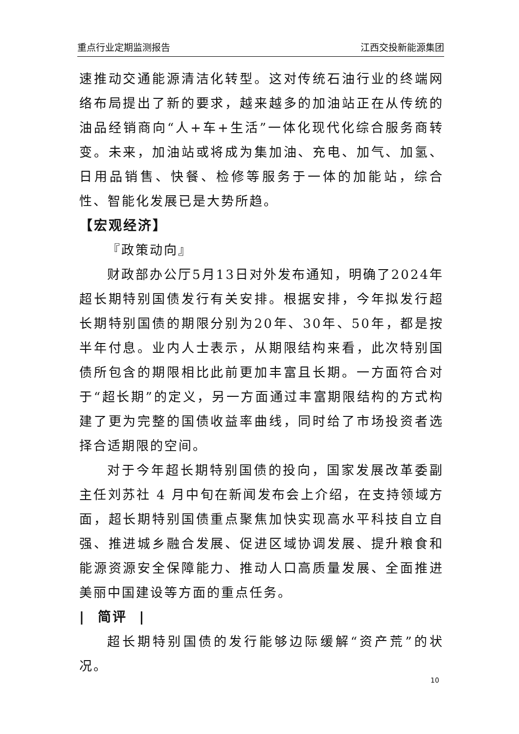重点行业定期监测报告 江西交投新能源集团
速推动交通能源清洁化转型。这对传统石油行业的终端网络布局提出了新的要求，越来越多的加油站正在从传统的油品经销商向“人+车+生活”一体化现代化综合服务商转变。未来，加油站或将成为集加油、充电、加气、加氢、日用品销售、快餐、检修等服务于一体的加能站，综合性、智能化发展已是大势所趋。
【宏观经济】
『政策动向』
财政部办公厅5月13日对外发布通知，明确了2024年超长期特别国债发行有关安排。根据安排，今年拟发行超长期特别国债的期限分别为20年、30年、50年，都是按半年付息。业内人士表示，从期限结构来看，此次特别国债所包含的期限相比此前更加丰富且长期。一方面符合对于“超长期”的定义，另一方面通过丰富期限结构的方式构建了更为完整的国债收益率曲线，同时给了市场投资者选择合适期限的空间。
对于今年超长期特别国债的投向，国家发展改革委副主任刘苏社 4 月中旬在新闻发布会上介绍，在支持领域方面，超长期特别国债重点聚焦加快实现高水平科技自立自强、推进城乡融合发展、促进区域协调发展、提升粮食和能源资源安全保障能力、推动人口高质量发展、全面推进美丽中国建设等方面的重点任务。
| 简评 |
超长期特别国债的发行能够边际缓解“资产荒”的状况。
10